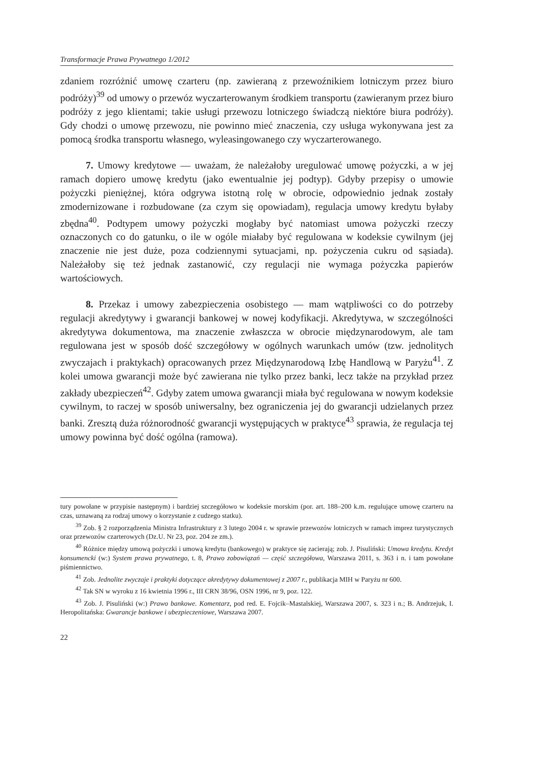Transformacje Prawa Prywatnego 1/2012
zdaniem rozróżnić umowę czarteru (np. zawieraną z przewoźnikiem lotniczym przez biuro podróży)<sup>39</sup> od umowy o przewóz wyczarterowanym środkiem transportu (zawieranym przez biuro podróży z jego klientami; takie usługi przewozu lotniczego świadczą niektóre biura podróży). Gdy chodzi o umowę przewozu, nie powinno mieć znaczenia, czy usługa wykonywana jest za pomocą środka transportu własnego, wyleasingowanego czy wyczarterowanego.
7. Umowy kredytowe — uważam, że należałoby uregulować umowę pożyczki, a w jej ramach dopiero umowę kredytu (jako ewentualnie jej podtyp). Gdyby przepisy o umowie pożyczki pieniężnej, która odgrywa istotną rolę w obrocie, odpowiednio jednak zostały zmodernizowane i rozbudowane (za czym się opowiadam), regulacja umowy kredytu byłaby zbędna<sup>40</sup>. Podtypem umowy pożyczki mogłaby być natomiast umowa pożyczki rzeczy oznaczonych co do gatunku, o ile w ogóle miałaby być regulowana w kodeksie cywilnym (jej znaczenie nie jest duże, poza codziennymi sytuacjami, np. pożyczenia cukru od sąsiada). Należałoby się też jednak zastanowić, czy regulacji nie wymaga pożyczka papierów wartościowych.
8. Przekaz i umowy zabezpieczenia osobistego — mam wątpliwości co do potrzeby regulacji akredytywy i gwarancji bankowej w nowej kodyfikacji. Akredytywa, w szczególności akredytywa dokumentowa, ma znaczenie zwłaszcza w obrocie międzynarodowym, ale tam regulowana jest w sposób dość szczegółowy w ogólnych warunkach umów (tzw. jednolitych zwyczajach i praktykach) opracowanych przez Międzynarodową Izbę Handlową w Paryżu<sup>41</sup>. Z kolei umowa gwarancji może być zawierana nie tylko przez banki, lecz także na przykład przez zakłady ubezpieczeń<sup>42</sup>. Gdyby zatem umowa gwarancji miała być regulowana w nowym kodeksie cywilnym, to raczej w sposób uniwersalny, bez ograniczenia jej do gwarancji udzielanych przez banki. Zresztą duża różnorodność gwarancji występujących w praktyce<sup>43</sup> sprawia, że regulacja tej umowy powinna być dość ogólna (ramowa).
tury powołane w przypisie następnym) i bardziej szczegółowo w kodeksie morskim (por. art. 188–200 k.m. regulujące umowę czarteru na czas, uznawaną za rodzaj umowy o korzystanie z cudzego statku).
<sup>39</sup> Zob. § 2 rozporządzenia Ministra Infrastruktury z 3 lutego 2004 r. w sprawie przewozów lotniczych w ramach imprez turystycznych oraz przewozów czarterowych (Dz.U. Nr 23, poz. 204 ze zm.).
<sup>40</sup> Różnice między umową pożyczki i umową kredytu (bankowego) w praktyce się zacierają; zob. J. Pisuliński: Umowa kredytu. Kredyt konsumencki (w:) System prawa prywatnego, t. 8, Prawo zobowiązań — część szczegółowa, Warszawa 2011, s. 363 i n. i tam powołane piśmiennictwo.
<sup>41</sup> Zob. Jednolite zwyczaje i praktyki dotyczące akredytywy dokumentowej z 2007 r., publikacja MIH w Paryżu nr 600.
<sup>42</sup> Tak SN w wyroku z 16 kwietnia 1996 r., III CRN 38/96, OSN 1996, nr 9, poz. 122.
<sup>43</sup> Zob. J. Pisuliński (w:) Prawo bankowe. Komentarz, pod red. E. Fojcik–Mastalskiej, Warszawa 2007, s. 323 i n.; B. Andrzejuk, I. Heropolitańska: Gwarancje bankowe i ubezpieczeniowe, Warszawa 2007.
22